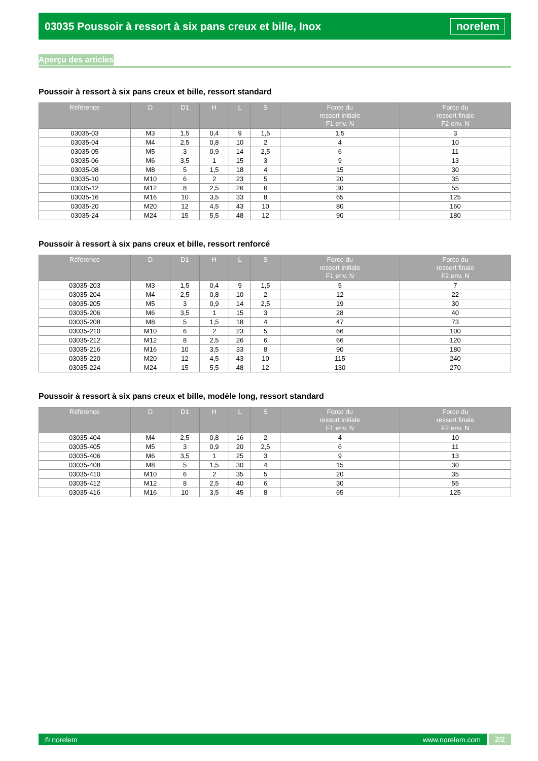03035 Poussoir à ressort à six pans creux et bille, Inox
norelem
Aperçu des articles
Poussoir à ressort à six pans creux et bille, ressort standard
| Référence | D | D1 | H | L | S | Force du ressort initiale F1 env. N | Force du ressort finale F2 env. N |
| --- | --- | --- | --- | --- | --- | --- | --- |
| 03035-03 | M3 | 1,5 | 0,4 | 9 | 1,5 | 1,5 | 3 |
| 03035-04 | M4 | 2,5 | 0,8 | 10 | 2 | 4 | 10 |
| 03035-05 | M5 | 3 | 0,9 | 14 | 2,5 | 6 | 11 |
| 03035-06 | M6 | 3,5 | 1 | 15 | 3 | 9 | 13 |
| 03035-08 | M8 | 5 | 1,5 | 18 | 4 | 15 | 30 |
| 03035-10 | M10 | 6 | 2 | 23 | 5 | 20 | 35 |
| 03035-12 | M12 | 8 | 2,5 | 26 | 6 | 30 | 55 |
| 03035-16 | M16 | 10 | 3,5 | 33 | 8 | 65 | 125 |
| 03035-20 | M20 | 12 | 4,5 | 43 | 10 | 80 | 160 |
| 03035-24 | M24 | 15 | 5,5 | 48 | 12 | 90 | 180 |
Poussoir à ressort à six pans creux et bille, ressort renforcé
| Référence | D | D1 | H | L | S | Force du ressort initiale F1 env. N | Force du ressort finale F2 env. N |
| --- | --- | --- | --- | --- | --- | --- | --- |
| 03035-203 | M3 | 1,5 | 0,4 | 9 | 1,5 | 5 | 7 |
| 03035-204 | M4 | 2,5 | 0,8 | 10 | 2 | 12 | 22 |
| 03035-205 | M5 | 3 | 0,9 | 14 | 2,5 | 19 | 30 |
| 03035-206 | M6 | 3,5 | 1 | 15 | 3 | 28 | 40 |
| 03035-208 | M8 | 5 | 1,5 | 18 | 4 | 47 | 73 |
| 03035-210 | M10 | 6 | 2 | 23 | 5 | 66 | 100 |
| 03035-212 | M12 | 8 | 2,5 | 26 | 6 | 66 | 120 |
| 03035-216 | M16 | 10 | 3,5 | 33 | 8 | 90 | 180 |
| 03035-220 | M20 | 12 | 4,5 | 43 | 10 | 115 | 240 |
| 03035-224 | M24 | 15 | 5,5 | 48 | 12 | 130 | 270 |
Poussoir à ressort à six pans creux et bille, modèle long, ressort standard
| Référence | D | D1 | H | L | S | Force du ressort initiale F1 env. N | Force du ressort finale F2 env. N |
| --- | --- | --- | --- | --- | --- | --- | --- |
| 03035-404 | M4 | 2,5 | 0,8 | 16 | 2 | 4 | 10 |
| 03035-405 | M5 | 3 | 0,9 | 20 | 2,5 | 6 | 11 |
| 03035-406 | M6 | 3,5 | 1 | 25 | 3 | 9 | 13 |
| 03035-408 | M8 | 5 | 1,5 | 30 | 4 | 15 | 30 |
| 03035-410 | M10 | 6 | 2 | 35 | 5 | 20 | 35 |
| 03035-412 | M12 | 8 | 2,5 | 40 | 6 | 30 | 55 |
| 03035-416 | M16 | 10 | 3,5 | 45 | 8 | 65 | 125 |
© norelem www.norelem.com
2/2